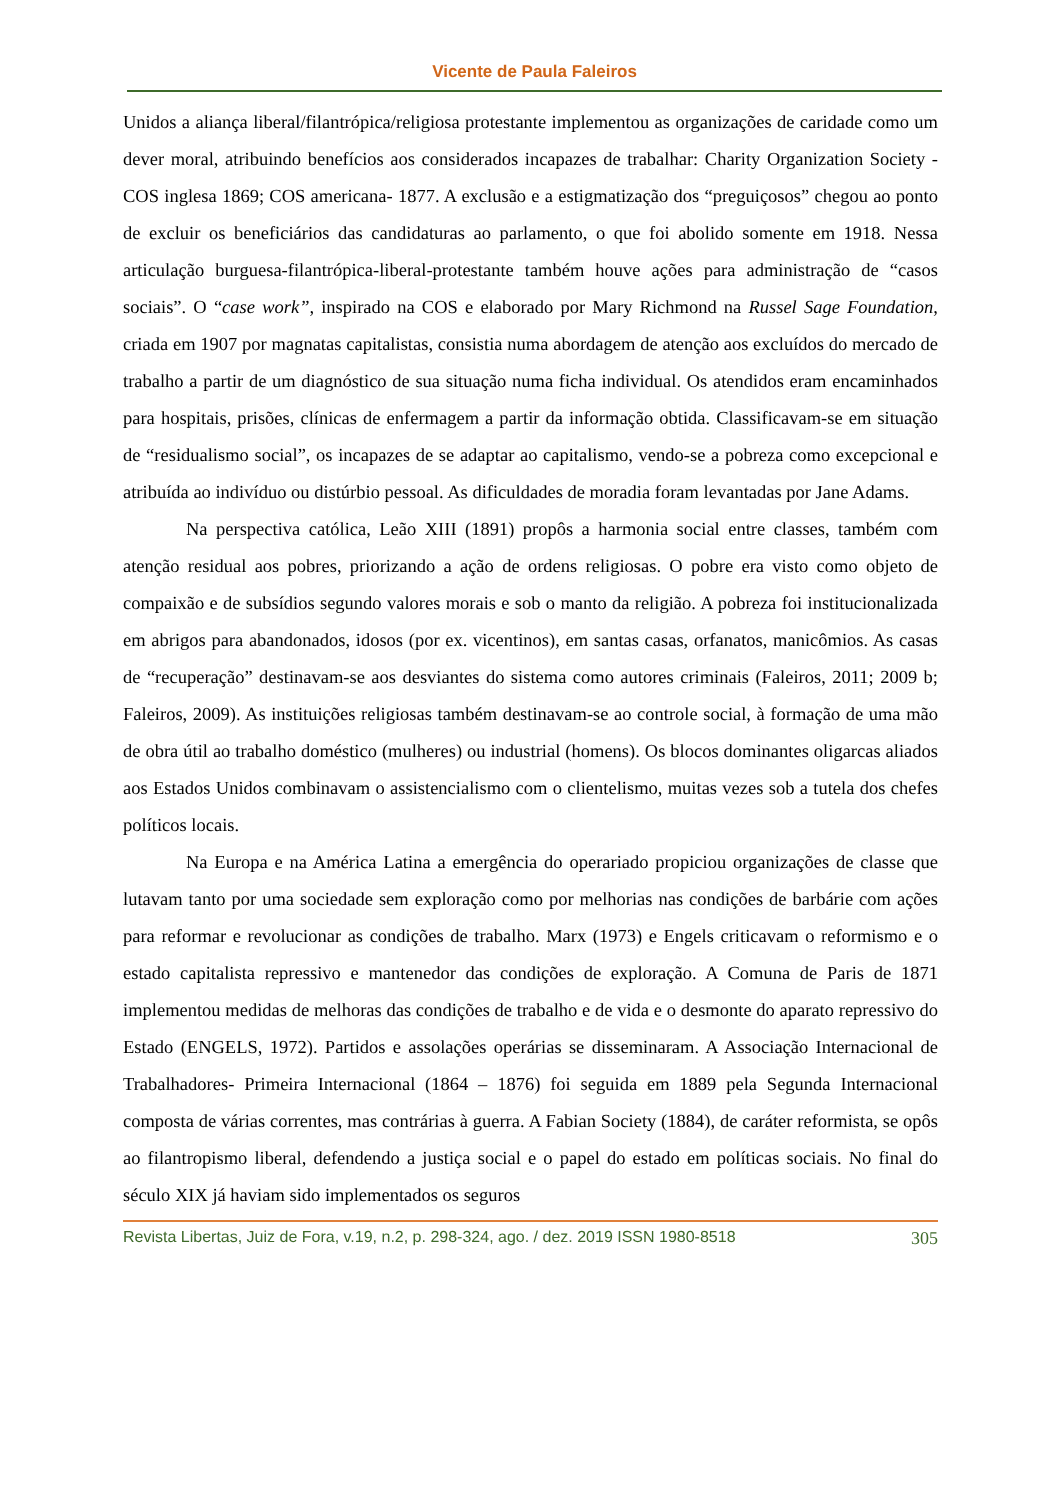Vicente de Paula Faleiros
Unidos a aliança liberal/filantrópica/religiosa protestante implementou as organizações de caridade como um dever moral, atribuindo benefícios aos considerados incapazes de trabalhar: Charity Organization Society - COS inglesa 1869; COS americana- 1877. A exclusão e a estigmatização dos “preguiçosos” chegou ao ponto de excluir os beneficiários das candidaturas ao parlamento, o que foi abolido somente em 1918. Nessa articulação burguesa-filantrópica-liberal-protestante também houve ações para administração de “casos sociais”. O “case work”, inspirado na COS e elaborado por Mary Richmond na Russel Sage Foundation, criada em 1907 por magnatas capitalistas, consistia numa abordagem de atenção aos excluídos do mercado de trabalho a partir de um diagnóstico de sua situação numa ficha individual. Os atendidos eram encaminhados para hospitais, prisões, clínicas de enfermagem a partir da informação obtida. Classificavam-se em situação de “residualismo social”, os incapazes de se adaptar ao capitalismo, vendo-se a pobreza como excepcional e atribuída ao indivíduo ou distúrbio pessoal. As dificuldades de moradia foram levantadas por Jane Adams.
Na perspectiva católica, Leão XIII (1891) propôs a harmonia social entre classes, também com atenção residual aos pobres, priorizando a ação de ordens religiosas. O pobre era visto como objeto de compaixão e de subsídios segundo valores morais e sob o manto da religião. A pobreza foi institucionalizada em abrigos para abandonados, idosos (por ex. vicentinos), em santas casas, orfanatos, manicômios. As casas de “recuperação” destinavam-se aos desviantes do sistema como autores criminais (Faleiros, 2011; 2009 b; Faleiros, 2009). As instituições religiosas também destinavam-se ao controle social, à formação de uma mão de obra útil ao trabalho doméstico (mulheres) ou industrial (homens). Os blocos dominantes oligarcas aliados aos Estados Unidos combinavam o assistencialismo com o clientelismo, muitas vezes sob a tutela dos chefes políticos locais.
Na Europa e na América Latina a emergência do operariado propiciou organizações de classe que lutavam tanto por uma sociedade sem exploração como por melhorias nas condições de barbárie com ações para reformar e revolucionar as condições de trabalho. Marx (1973) e Engels criticavam o reformismo e o estado capitalista repressivo e mantenedor das condições de exploração. A Comuna de Paris de 1871 implementou medidas de melhoras das condições de trabalho e de vida e o desmonte do aparato repressivo do Estado (ENGELS, 1972). Partidos e assolações operárias se disseminaram. A Associação Internacional de Trabalhadores- Primeira Internacional (1864 – 1876) foi seguida em 1889 pela Segunda Internacional composta de várias correntes, mas contrárias à guerra. A Fabian Society (1884), de caráter reformista, se opôs ao filantropismo liberal, defendendo a justiça social e o papel do estado em políticas sociais. No final do século XIX já haviam sido implementados os seguros
Revista Libertas, Juiz de Fora, v.19, n.2, p. 298-324, ago. / dez. 2019 ISSN 1980-8518 305